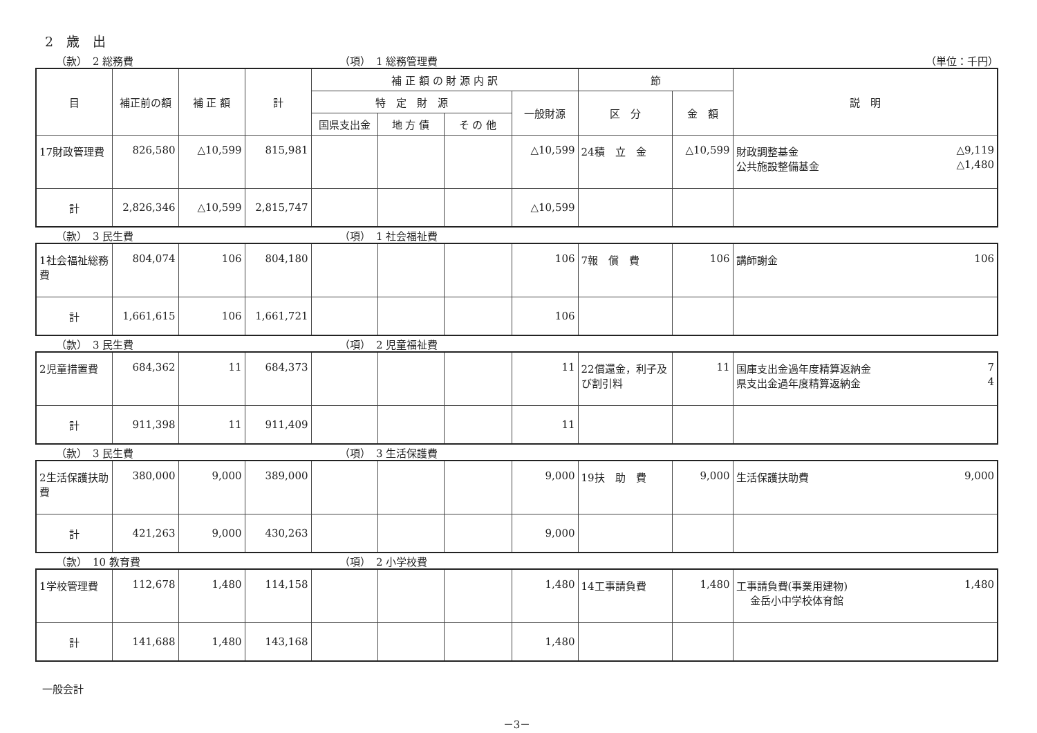2　歳　出
（款）　2 総務費 （項）　1 総務管理費 （単位：千円）
| 目 | 補正前の額 | 補 正 額 | 計 | 補 正 額 の 財 源 内 訳 | | | | 節 | | 説 明 |
| --- | --- | --- | --- | --- | --- | --- | --- | --- | --- | --- |
| | | | | 特 定 財 源 | | | 一般財源 | 区 分 | 金 額 | |
| | | | | 国県支出金 | 地 方 債 | そ の 他 | | | | |
| 17財政管理費 | 826,580 | △10,599 | 815,981 | | | | △10,599 | 24積 立 金 | △10,599 | 財政調整基金 △9,119 公共施設整備基金 △1,480 |
| 計 | 2,826,346 | △10,599 | 2,815,747 | | | | △10,599 | | | |
（款）　3 民生費 （項）　1 社会福祉費
| 1社会福祉総務費 | 804,074 | 106 | 804,180 | | | | 106 | 7報 償 費 | 106 | 講師謝金 106 |
| 計 | 1,661,615 | 106 | 1,661,721 | | | | 106 | | | |
（款）　3 民生費 （項）　2 児童福祉費
| 2児童措置費 | 684,362 | 11 | 684,373 | | | | 11 | 22償還金，利子及び割引料 | 11 | 国庫支出金過年度精算返納金 7 県支出金過年度精算返納金 4 |
| 計 | 911,398 | 11 | 911,409 | | | | 11 | | | |
（款）　3 民生費 （項）　3 生活保護費
| 2生活保護扶助費 | 380,000 | 9,000 | 389,000 | | | | 9,000 | 19扶 助 費 | 9,000 | 生活保護扶助費 9,000 |
| 計 | 421,263 | 9,000 | 430,263 | | | | 9,000 | | | |
（款）　10 教育費 （項）　2 小学校費
| 1学校管理費 | 112,678 | 1,480 | 114,158 | | | | 1,480 | 14工事請負費 | 1,480 | 工事請負費(事業用建物) 1,480 金岳小中学校体育館 |
| 計 | 141,688 | 1,480 | 143,168 | | | | 1,480 | | | |
一般会計
－3－